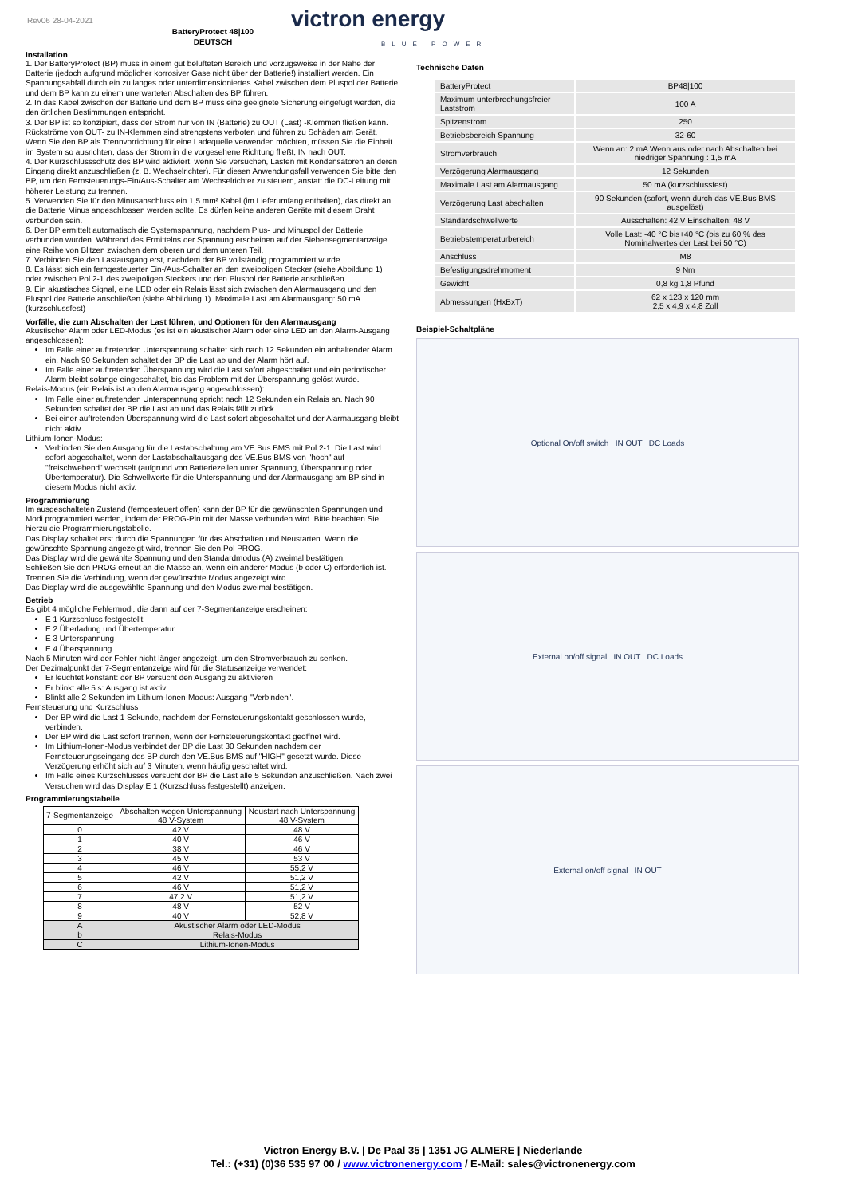Rev06 28-04-2021
BatteryProtect 48|100
DEUTSCH
Installation
1. Der BatteryProtect (BP) muss in einem gut belüfteten Bereich und vorzugsweise in der Nähe der Batterie (jedoch aufgrund möglicher korrosiver Gase nicht über der Batterie!) installiert werden. Ein Spannungsabfall durch ein zu langes oder unterdimensioniertes Kabel zwischen dem Pluspol der Batterie und dem BP kann zu einem unerwarteten Abschalten des BP führen.
2. In das Kabel zwischen der Batterie und dem BP muss eine geeignete Sicherung eingefügt werden, die den örtlichen Bestimmungen entspricht.
3. Der BP ist so konzipiert, dass der Strom nur von IN (Batterie) zu OUT (Last) -Klemmen fließen kann. Rückströme von OUT- zu IN-Klemmen sind strengstens verboten und führen zu Schäden am Gerät. Wenn Sie den BP als Trennvorrichtung für eine Ladequelle verwenden möchten, müssen Sie die Einheit im System so ausrichten, dass der Strom in die vorgesehene Richtung fließt, IN nach OUT.
4. Der Kurzschlussschutz des BP wird aktiviert, wenn Sie versuchen, Lasten mit Kondensatoren an deren Eingang direkt anzuschließen (z. B. Wechselrichter). Für diesen Anwendungsfall verwenden Sie bitte den BP, um den Fernsteuerungs-Ein/Aus-Schalter am Wechselrichter zu steuern, anstatt die DC-Leitung mit höherer Leistung zu trennen.
5. Verwenden Sie für den Minusanschluss ein 1,5 mm² Kabel (im Lieferumfang enthalten), das direkt an die Batterie Minus angeschlossen werden sollte. Es dürfen keine anderen Geräte mit diesem Draht verbunden sein.
6. Der BP ermittelt automatisch die Systemspannung, nachdem Plus- und Minuspol der Batterie verbunden wurden. Während des Ermittelns der Spannung erscheinen auf der Siebensegmentanzeige eine Reihe von Blitzen zwischen dem oberen und dem unteren Teil.
7. Verbinden Sie den Lastausgang erst, nachdem der BP vollständig programmiert wurde.
8. Es lässt sich ein ferngesteuerter Ein-/Aus-Schalter an den zweipoligen Stecker (siehe Abbildung 1) oder zwischen Pol 2-1 des zweipoligen Steckers und den Pluspol der Batterie anschließen.
9. Ein akustisches Signal, eine LED oder ein Relais lässt sich zwischen den Alarmausgang und den Pluspol der Batterie anschließen (siehe Abbildung 1). Maximale Last am Alarmausgang: 50 mA (kurzschlussfest)
Vorfälle, die zum Abschalten der Last führen, und Optionen für den Alarmausgang
Akustischer Alarm oder LED-Modus (es ist ein akustischer Alarm oder eine LED an den Alarm-Ausgang angeschlossen):
Im Falle einer auftretenden Unterspannung schaltet sich nach 12 Sekunden ein anhaltender Alarm ein. Nach 90 Sekunden schaltet der BP die Last ab und der Alarm hört auf.
Im Falle einer auftretenden Überspannung wird die Last sofort abgeschaltet und ein periodischer Alarm bleibt solange eingeschaltet, bis das Problem mit der Überspannung gelöst wurde.
Relais-Modus (ein Relais ist an den Alarmausgang angeschlossen):
Im Falle einer auftretenden Unterspannung spricht nach 12 Sekunden ein Relais an. Nach 90 Sekunden schaltet der BP die Last ab und das Relais fällt zurück.
Bei einer auftretenden Überspannung wird die Last sofort abgeschaltet und der Alarmausgang bleibt nicht aktiv.
Lithium-Ionen-Modus:
Verbinden Sie den Ausgang für die Lastabschaltung am VE.Bus BMS mit Pol 2-1. Die Last wird sofort abgeschaltet, wenn der Lastabschaltausgang des VE.Bus BMS von "hoch" auf "freischwebend" wechselt (aufgrund von Batteriezellen unter Spannung, Überspannung oder Übertemperatur). Die Schwellwerte für die Unterspannung und der Alarmausgang am BP sind in diesem Modus nicht aktiv.
Programmierung
Im ausgeschalteten Zustand (ferngesteuert offen) kann der BP für die gewünschten Spannungen und Modi programmiert werden, indem der PROG-Pin mit der Masse verbunden wird. Bitte beachten Sie hierzu die Programmierungstabelle.
Das Display schaltet erst durch die Spannungen für das Abschalten und Neustarten. Wenn die gewünschte Spannung angezeigt wird, trennen Sie den Pol PROG.
Das Display wird die gewählte Spannung und den Standardmodus (A) zweimal bestätigen.
Schließen Sie den PROG erneut an die Masse an, wenn ein anderer Modus (b oder C) erforderlich ist. Trennen Sie die Verbindung, wenn der gewünschte Modus angezeigt wird.
Das Display wird die ausgewählte Spannung und den Modus zweimal bestätigen.
Betrieb
Es gibt 4 mögliche Fehlermodi, die dann auf der 7-Segmentanzeige erscheinen:
E 1 Kurzschluss festgestellt
E 2 Überladung und Übertemperatur
E 3 Unterspannung
E 4 Überspannung
Nach 5 Minuten wird der Fehler nicht länger angezeigt, um den Stromverbrauch zu senken.
Der Dezimalpunkt der 7-Segmentanzeige wird für die Statusanzeige verwendet:
Er leuchtet konstant: der BP versucht den Ausgang zu aktivieren
Er blinkt alle 5 s: Ausgang ist aktiv
Blinkt alle 2 Sekunden im Lithium-Ionen-Modus: Ausgang "Verbinden".
Fernsteuerung und Kurzschluss
Der BP wird die Last 1 Sekunde, nachdem der Fernsteuerungskontakt geschlossen wurde, verbinden.
Der BP wird die Last sofort trennen, wenn der Fernsteuerungskontakt geöffnet wird.
Im Lithium-Ionen-Modus verbindet der BP die Last 30 Sekunden nachdem der Fernsteuerungseingang des BP durch den VE.Bus BMS auf "HIGH" gesetzt wurde. Diese Verzögerung erhöht sich auf 3 Minuten, wenn häufig geschaltet wird.
Im Falle eines Kurzschlusses versucht der BP die Last alle 5 Sekunden anzuschließen. Nach zwei Versuchen wird das Display E 1 (Kurzschluss festgestellt) anzeigen.
Programmierungstabelle
| 7-Segmentanzeige | Abschalten wegen Unterspannung 48 V-System | Neustart nach Unterspannung 48 V-System |
| --- | --- | --- |
| 0 | 42 V | 48 V |
| 1 | 40 V | 46 V |
| 2 | 38 V | 46 V |
| 3 | 45 V | 53 V |
| 4 | 46 V | 55,2 V |
| 5 | 42 V | 51,2 V |
| 6 | 46 V | 51,2 V |
| 7 | 47,2 V | 51,2 V |
| 8 | 48 V | 52 V |
| 9 | 40 V | 52,8 V |
| A | Akustischer Alarm oder LED-Modus | |
| b | Relais-Modus | |
| C | Lithium-Ionen-Modus | |
victron energy
BLUE POWER
Technische Daten
| BatteryProtect | BP48/100 |
| Maximum unterbrechungsfreier Laststrom | 100 A |
| Spitzenstrom | 250 |
| Betriebsbereich Spannung | 32-60 |
| Stromverbrauch | Wenn an: 2 mA Wenn aus oder nach Abschalten bei niedriger Spannung : 1,5 mA |
| Verzögerung Alarmausgang | 12 Sekunden |
| Maximale Last am Alarmausgang | 50 mA (kurzschlussfest) |
| Verzögerung Last abschalten | 90 Sekunden (sofort, wenn durch das VE.Bus BMS ausgelöst) |
| Standardschwellwerte | Ausschalten: 42 V Einschalten: 48 V |
| Betriebstemperaturbereich | Volle Last: -40 °C bis+40 °C (bis zu 60 % des Nominalwertes der Last bei 50 °C) |
| Anschluss | M8 |
| Befestigungsdrehmoment | 9 Nm |
| Gewicht | 0,8 kg 1,8 Pfund |
| Abmessungen (HxBxT) | 62 x 123 x 120 mm 2,5 x 4,9 x 4,8 Zoll |
Beispiel-Schaltpläne
Optional On/off switch IN OUT DC Loads
External on/off signal IN OUT DC Loads
External on/off signal IN OUT
Victron Energy B.V. | De Paal 35 | 1351 JG ALMERE | Niederlande
Tel.: (+31) (0)36 535 97 00 / www.victronenergy.com / E-Mail: sales@victronenergy.com